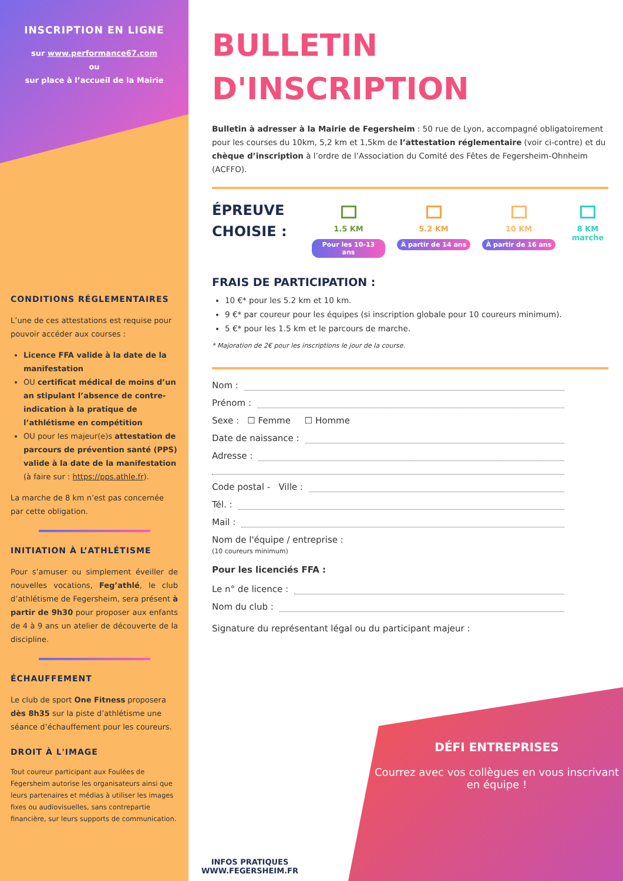INSCRIPTION EN LIGNE
sur www.performance67.com
ou
sur place à l’accueil de la Mairie
CONDITIONS RÉGLEMENTAIRES
L’une de ces attestations est requise pour pouvoir accéder aux courses :
Licence FFA valide à la date de la manifestation
OU certificat médical de moins d’un an stipulant l’absence de contre-indication à la pratique de l’athlétisme en compétition
OU pour les majeur(e)s attestation de parcours de prévention santé (PPS) valide à la date de la manifestation (à faire sur : https://pps.athle.fr).
La marche de 8 km n’est pas concernée par cette obligation.
INITIATION À L’ATHLÉTISME
Pour s’amuser ou simplement éveiller de nouvelles vocations, Feg’athlé, le club d’athlétisme de Fegersheim, sera présent à partir de 9h30 pour proposer aux enfants de 4 à 9 ans un atelier de découverte de la discipline.
ÉCHAUFFEMENT
Le club de sport One Fitness proposera dès 8h35 sur la piste d’athlétisme une séance d’échauffement pour les coureurs.
DROIT À L'IMAGE
Tout coureur participant aux Foulées de Fegersheim autorise les organisateurs ainsi que leurs partenaires et médias à utiliser les images fixes ou audiovisuelles, sans contrepartie financière, sur leurs supports de communication.
BULLETIN
D'INSCRIPTION
Bulletin à adresser à la Mairie de Fegersheim : 50 rue de Lyon, accompagné obligatoirement pour les courses du 10km, 5,2 km et 1,5km de l’attestation réglementaire (voir ci-contre) et du chèque d’inscription à l’ordre de l’Association du Comité des Fêtes de Fegersheim-Ohnheim (ACFFO).
ÉPREUVE CHOISIE :
1.5 KM
Pour les 10-13 ans
5.2 KM
À partir de 14 ans
10 KM
À partir de 16 ans
8 KM
marche
FRAIS DE PARTICIPATION :
10 €* pour les 5.2 km et 10 km.
9 €* par coureur pour les équipes (si inscription globale pour 10 coureurs minimum).
5 €* pour les 1.5 km et le parcours de marche.
* Majoration de 2€ pour les inscriptions le jour de la course.
Nom :
Prénom :
Sexe : ☐ Femme ☐ Homme
Date de naissance :
Adresse :
Code postal - Ville :
Tél. :
Mail :
Nom de l'équipe / entreprise :
(10 coureurs minimum)
Pour les licenciés FFA :
Le n° de licence :
Nom du club :
Signature du représentant légal ou du participant majeur :
INFOS PRATIQUES
WWW.FEGERSHEIM.FR
DÉFI ENTREPRISES
Courrez avec vos collègues en vous inscrivant en équipe !